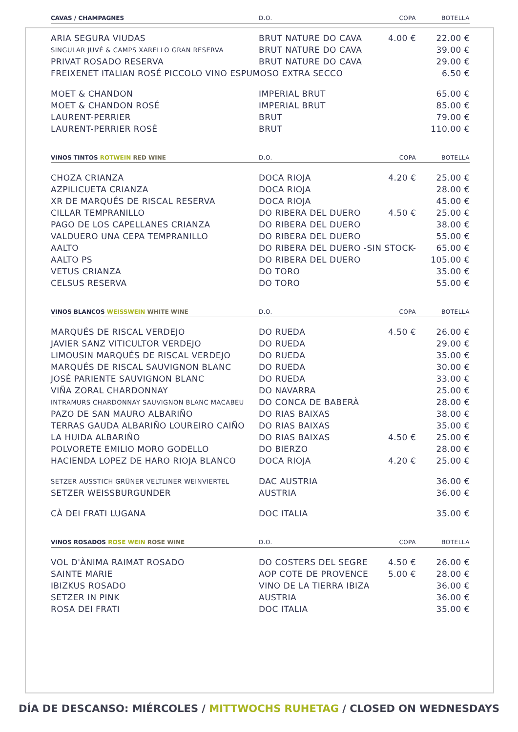| CAVAS / CHAMPAGNES | D.O. | COPA | BOTELLA |
| ARIA SEGURA VIUDAS | BRUT NATURE DO CAVA | 4.00 € | 22.00 € |
| SINGULAR JUVÉ & CAMPS XARELLO GRAN RESERVA | BRUT NATURE DO CAVA | | 39.00 € |
| PRIVAT ROSADO RESERVA | BRUT NATURE DO CAVA | | 29.00 € |
| FREIXENET ITALIAN ROSÉ PICCOLO VINO ESPUMOSO EXTRA SECCO | | | 6.50 € |
| MOET & CHANDON | IMPERIAL BRUT | | 65.00 € |
| MOET & CHANDON ROSÉ | IMPERIAL BRUT | | 85.00 € |
| LAURENT-PERRIER | BRUT | | 79.00 € |
| LAURENT-PERRIER ROSÉ | BRUT | | 110.00 € |
| VINOS TINTOS ROTWEIN RED WINE | D.O. | COPA | BOTELLA |
| CHOZA CRIANZA | DOCA RIOJA | 4.20 € | 25.00 € |
| AZPILICUETA CRIANZA | DOCA RIOJA | | 28.00 € |
| XR DE MARQUÉS DE RISCAL RESERVA | DOCA RIOJA | | 45.00 € |
| CILLAR TEMPRANILLO | DO RIBERA DEL DUERO | 4.50 € | 25.00 € |
| PAGO DE LOS CAPELLANES CRIANZA | DO RIBERA DEL DUERO | | 38.00 € |
| VALDUERO UNA CEPA TEMPRANILLO | DO RIBERA DEL DUERO | | 55.00 € |
| AALTO | DO RIBERA DEL DUERO -SIN STOCK- | | 65.00 € |
| AALTO PS | DO RIBERA DEL DUERO | | 105.00 € |
| VETUS CRIANZA | DO TORO | | 35.00 € |
| CELSUS RESERVA | DO TORO | | 55.00 € |
| VINOS BLANCOS WEISSWEIN WHITE WINE | D.O. | COPA | BOTELLA |
| MARQUÉS DE RISCAL VERDEJO | DO RUEDA | 4.50 € | 26.00 € |
| JAVIER SANZ VITICULTOR VERDEJO | DO RUEDA | | 29.00 € |
| LIMOUSIN MARQUÉS DE RISCAL VERDEJO | DO RUEDA | | 35.00 € |
| MARQUÉS DE RISCAL SAUVIGNON BLANC | DO RUEDA | | 30.00 € |
| JOSÉ PARIENTE SAUVIGNON BLANC | DO RUEDA | | 33.00 € |
| VIÑA ZORAL CHARDONNAY | DO NAVARRA | | 25.00 € |
| INTRAMURS CHARDONNAY SAUVIGNON BLANC MACABEU | DO CONCA DE BABERÀ | | 28.00 € |
| PAZO DE SAN MAURO ALBARIÑO | DO RIAS BAIXAS | | 38.00 € |
| TERRAS GAUDA ALBARIÑO LOUREIRO CAIÑO | DO RIAS BAIXAS | | 35.00 € |
| LA HUIDA ALBARIÑO | DO RIAS BAIXAS | 4.50 € | 25.00 € |
| POLVORETE EMILIO MORO GODELLO | DO BIERZO | | 28.00 € |
| HACIENDA LOPEZ DE HARO RIOJA BLANCO | DOCA RIOJA | 4.20 € | 25.00 € |
| SETZER AUSSTICH GRÜNER VELTLINER WEINVIERTEL | DAC AUSTRIA | | 36.00 € |
| SETZER WEISSBURGUNDER | AUSTRIA | | 36.00 € |
| CÀ DEI FRATI LUGANA | DOC ITALIA | | 35.00 € |
| VINOS ROSADOS ROSE WEIN ROSE WINE | D.O. | COPA | BOTELLA |
| VOL D'ÀNIMA RAIMAT ROSADO | DO COSTERS DEL SEGRE | 4.50 € | 26.00 € |
| SAINTE MARIE | AOP COTE DE PROVENCE | 5.00 € | 28.00 € |
| IBIZKUS ROSADO | VINO DE LA TIERRA IBIZA | | 36.00 € |
| SETZER IN PINK | AUSTRIA | | 36.00 € |
| ROSA DEI FRATI | DOC ITALIA | | 35.00 € |
DÍA DE DESCANSO: MIÉRCOLES / MITTWOCHS RUHETAG / CLOSED ON WEDNESDAYS